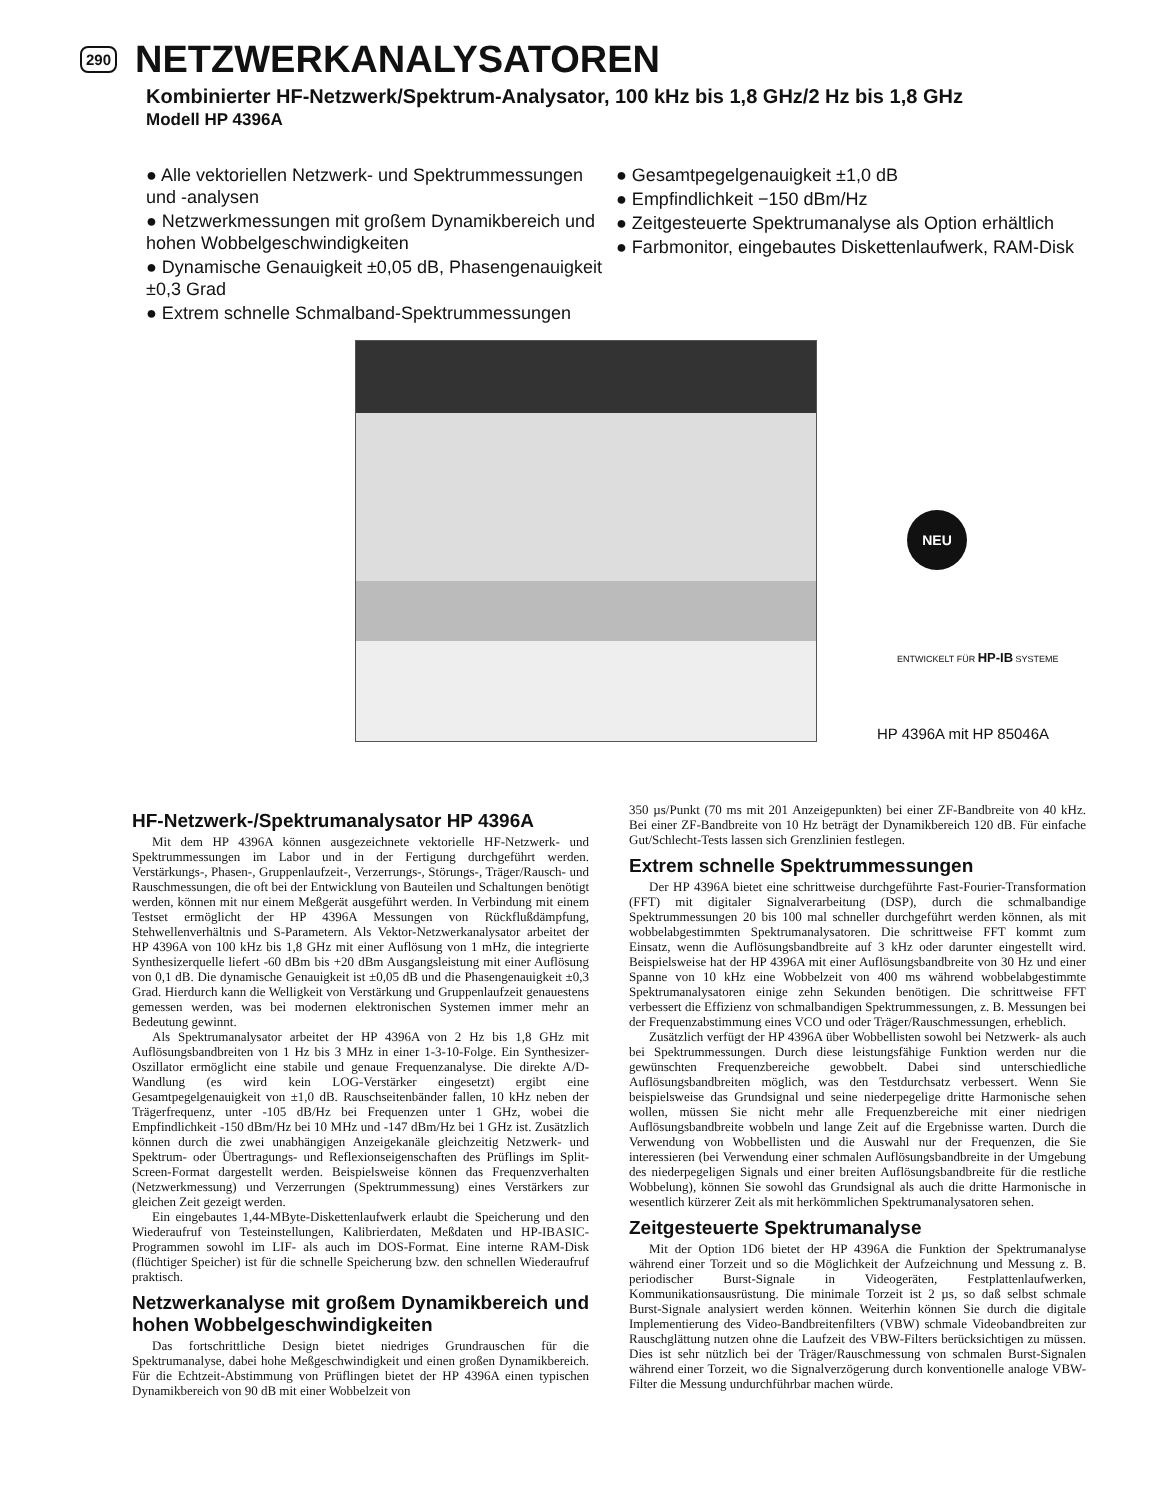290
NETZWERKANALYSATOREN
Kombinierter HF-Netzwerk/Spektrum-Analysator, 100 kHz bis 1,8 GHz/2 Hz bis 1,8 GHz
Modell HP 4396A
● Alle vektoriellen Netzwerk- und Spektrummessungen und -analysen
● Netzwerkmessungen mit großem Dynamikbereich und hohen Wobbelgeschwindigkeiten
● Dynamische Genauigkeit ±0,05 dB, Phasengenauigkeit ±0,3 Grad
● Extrem schnelle Schmalband-Spektrummessungen
● Gesamtpegelgenauigkeit ±1,0 dB
● Empfindlichkeit −150 dBm/Hz
● Zeitgesteuerte Spektrumanalyse als Option erhältlich
● Farbmonitor, eingebautes Diskettenlaufwerk, RAM-Disk
NEU
ENTWICKELT FÜR HP-IB SYSTEME
HP 4396A mit HP 85046A
HF-Netzwerk-/Spektrumanalysator HP 4396A
Mit dem HP 4396A können ausgezeichnete vektorielle HF-Netzwerk- und Spektrummessungen im Labor und in der Fertigung durchgeführt werden. Verstärkungs-, Phasen-, Gruppenlaufzeit-, Verzerrungs-, Störungs-, Träger/Rausch- und Rauschmessungen, die oft bei der Entwicklung von Bauteilen und Schaltungen benötigt werden, können mit nur einem Meßgerät ausgeführt werden. In Verbindung mit einem Testset ermöglicht der HP 4396A Messungen von Rückflußdämpfung, Stehwellenverhältnis und S-Parametern. Als Vektor-Netzwerkanalysator arbeitet der HP 4396A von 100 kHz bis 1,8 GHz mit einer Auflösung von 1 mHz, die integrierte Synthesizerquelle liefert -60 dBm bis +20 dBm Ausgangsleistung mit einer Auflösung von 0,1 dB. Die dynamische Genauigkeit ist ±0,05 dB und die Phasengenauigkeit ±0,3 Grad. Hierdurch kann die Welligkeit von Verstärkung und Gruppenlaufzeit genauestens gemessen werden, was bei modernen elektronischen Systemen immer mehr an Bedeutung gewinnt.
Als Spektrumanalysator arbeitet der HP 4396A von 2 Hz bis 1,8 GHz mit Auflösungsbandbreiten von 1 Hz bis 3 MHz in einer 1-3-10-Folge. Ein Synthesizer-Oszillator ermöglicht eine stabile und genaue Frequenzanalyse. Die direkte A/D-Wandlung (es wird kein LOG-Verstärker eingesetzt) ergibt eine Gesamtpegelgenauigkeit von ±1,0 dB. Rauschseitenbänder fallen, 10 kHz neben der Trägerfrequenz, unter -105 dB/Hz bei Frequenzen unter 1 GHz, wobei die Empfindlichkeit -150 dBm/Hz bei 10 MHz und -147 dBm/Hz bei 1 GHz ist. Zusätzlich können durch die zwei unabhängigen Anzeigekanäle gleichzeitig Netzwerk- und Spektrum- oder Übertragungs- und Reflexionseigenschaften des Prüflings im Split-Screen-Format dargestellt werden. Beispielsweise können das Frequenzverhalten (Netzwerkmessung) und Verzerrungen (Spektrummessung) eines Verstärkers zur gleichen Zeit gezeigt werden.
Ein eingebautes 1,44-MByte-Diskettenlaufwerk erlaubt die Speicherung und den Wiederaufruf von Testeinstellungen, Kalibrierdaten, Meßdaten und HP-IBASIC-Programmen sowohl im LIF- als auch im DOS-Format. Eine interne RAM-Disk (flüchtiger Speicher) ist für die schnelle Speicherung bzw. den schnellen Wiederaufruf praktisch.
Netzwerkanalyse mit großem Dynamikbereich und hohen Wobbelgeschwindigkeiten
Das fortschrittliche Design bietet niedriges Grundrauschen für die Spektrumanalyse, dabei hohe Meßgeschwindigkeit und einen großen Dynamikbereich. Für die Echtzeit-Abstimmung von Prüflingen bietet der HP 4396A einen typischen Dynamikbereich von 90 dB mit einer Wobbelzeit von
350 µs/Punkt (70 ms mit 201 Anzeigepunkten) bei einer ZF-Bandbreite von 40 kHz. Bei einer ZF-Bandbreite von 10 Hz beträgt der Dynamikbereich 120 dB. Für einfache Gut/Schlecht-Tests lassen sich Grenzlinien festlegen.
Extrem schnelle Spektrummessungen
Der HP 4396A bietet eine schrittweise durchgeführte Fast-Fourier-Transformation (FFT) mit digitaler Signalverarbeitung (DSP), durch die schmalbandige Spektrummessungen 20 bis 100 mal schneller durchgeführt werden können, als mit wobbelabgestimmten Spektrumanalysatoren. Die schrittweise FFT kommt zum Einsatz, wenn die Auflösungsbandbreite auf 3 kHz oder darunter eingestellt wird. Beispielsweise hat der HP 4396A mit einer Auflösungsbandbreite von 30 Hz und einer Spanne von 10 kHz eine Wobbelzeit von 400 ms während wobbelabgestimmte Spektrumanalysatoren einige zehn Sekunden benötigen. Die schrittweise FFT verbessert die Effizienz von schmalbandigen Spektrummessungen, z. B. Messungen bei der Frequenzabstimmung eines VCO und oder Träger/Rauschmessungen, erheblich.
Zusätzlich verfügt der HP 4396A über Wobbellisten sowohl bei Netzwerk- als auch bei Spektrummessungen. Durch diese leistungsfähige Funktion werden nur die gewünschten Frequenzbereiche gewobbelt. Dabei sind unterschiedliche Auflösungsbandbreiten möglich, was den Testdurchsatz verbessert. Wenn Sie beispielsweise das Grundsignal und seine niederpegelige dritte Harmonische sehen wollen, müssen Sie nicht mehr alle Frequenzbereiche mit einer niedrigen Auflösungsbandbreite wobbeln und lange Zeit auf die Ergebnisse warten. Durch die Verwendung von Wobbellisten und die Auswahl nur der Frequenzen, die Sie interessieren (bei Verwendung einer schmalen Auflösungsbandbreite in der Umgebung des niederpegeligen Signals und einer breiten Auflösungsbandbreite für die restliche Wobbelung), können Sie sowohl das Grundsignal als auch die dritte Harmonische in wesentlich kürzerer Zeit als mit herkömmlichen Spektrumanalysatoren sehen.
Zeitgesteuerte Spektrumanalyse
Mit der Option 1D6 bietet der HP 4396A die Funktion der Spektrumanalyse während einer Torzeit und so die Möglichkeit der Aufzeichnung und Messung z. B. periodischer Burst-Signale in Videogeräten, Festplattenlaufwerken, Kommunikationsausrüstung. Die minimale Torzeit ist 2 µs, so daß selbst schmale Burst-Signale analysiert werden können. Weiterhin können Sie durch die digitale Implementierung des Video-Bandbreitenfilters (VBW) schmale Videobandbreiten zur Rauschglättung nutzen ohne die Laufzeit des VBW-Filters berücksichtigen zu müssen. Dies ist sehr nützlich bei der Träger/Rauschmessung von schmalen Burst-Signalen während einer Torzeit, wo die Signalverzögerung durch konventionelle analoge VBW-Filter die Messung undurchführbar machen würde.